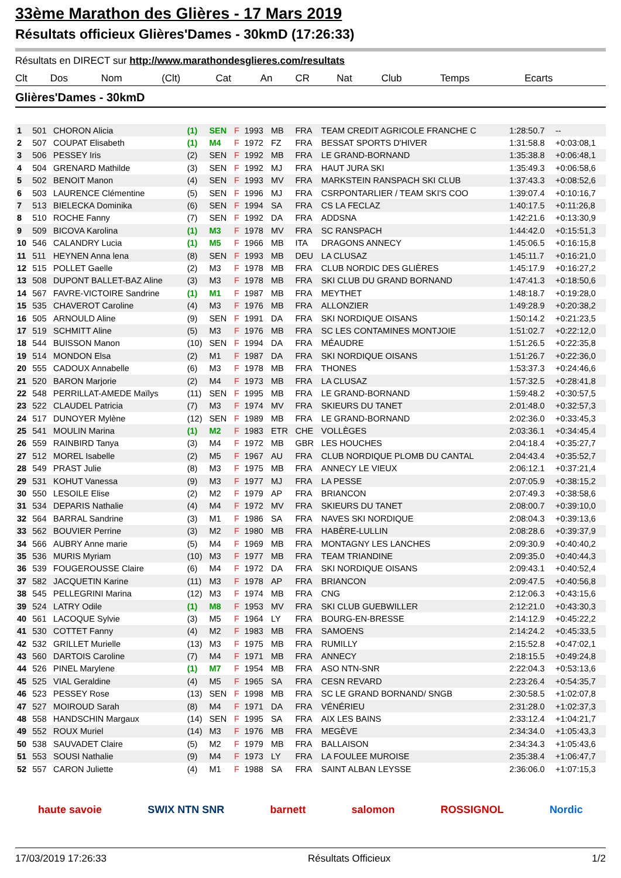33ème Marathon des Glières - 17 Mars 2019
Résultats officieux Glières'Dames - 30kmD (17:26:33)
Résultats en DIRECT sur http://www.marathondesglieres.com/resultats
| Clt | Dos | Nom | (Clt) | Cat | | An | CR | Nat | Club | Temps | Ecarts |
| --- | --- | --- | --- | --- | --- | --- | --- | --- | --- | --- | --- |
Glières'Dames - 30kmD
| 1 | 501 | CHORON Alicia | (1) | SEN | F | 1993 | MB | FRA | TEAM CREDIT AGRICOLE FRANCHE C | 1:28:50.7 | -- |
| 2 | 507 | COUPAT Elisabeth | (1) | M4 | F | 1972 | FZ | FRA | BESSAT SPORTS D'HIVER | 1:31:58.8 | +0:03:08,1 |
| 3 | 506 | PESSEY Iris | (2) | SEN | F | 1992 | MB | FRA | LE GRAND-BORNAND | 1:35:38.8 | +0:06:48,1 |
| 4 | 504 | GRENARD Mathilde | (3) | SEN | F | 1992 | MJ | FRA | HAUT JURA SKI | 1:35:49.3 | +0:06:58,6 |
| 5 | 502 | BENOIT Manon | (4) | SEN | F | 1993 | MV | FRA | MARKSTEIN RANSPACH SKI CLUB | 1:37:43.3 | +0:08:52,6 |
| 6 | 503 | LAURENCE Clémentine | (5) | SEN | F | 1996 | MJ | FRA | CSRPONTARLIER / TEAM SKI'S COO | 1:39:07.4 | +0:10:16,7 |
| 7 | 513 | BIELECKA Dominika | (6) | SEN | F | 1994 | SA | FRA | CS LA FECLAZ | 1:40:17.5 | +0:11:26,8 |
| 8 | 510 | ROCHE Fanny | (7) | SEN | F | 1992 | DA | FRA | ADDSNA | 1:42:21.6 | +0:13:30,9 |
| 9 | 509 | BICOVA Karolina | (1) | M3 | F | 1978 | MV | FRA | SC RANSPACH | 1:44:42.0 | +0:15:51,3 |
| 10 | 546 | CALANDRY Lucia | (1) | M5 | F | 1966 | MB | ITA | DRAGONS ANNECY | 1:45:06.5 | +0:16:15,8 |
| 11 | 511 | HEYNEN Anna lena | (8) | SEN | F | 1993 | MB | DEU | LA CLUSAZ | 1:45:11.7 | +0:16:21,0 |
| 12 | 515 | POLLET Gaelle | (2) | M3 | F | 1978 | MB | FRA | CLUB NORDIC DES GLIÈRES | 1:45:17.9 | +0:16:27,2 |
| 13 | 508 | DUPONT BALLET-BAZ Aline | (3) | M3 | F | 1978 | MB | FRA | SKI CLUB DU GRAND BORNAND | 1:47:41.3 | +0:18:50,6 |
| 14 | 567 | FAVRE-VICTOIRE Sandrine | (1) | M1 | F | 1987 | MB | FRA | MEYTHET | 1:48:18.7 | +0:19:28,0 |
| 15 | 535 | CHAVEROT Caroline | (4) | M3 | F | 1976 | MB | FRA | ALLONZIER | 1:49:28.9 | +0:20:38,2 |
| 16 | 505 | ARNOULD Aline | (9) | SEN | F | 1991 | DA | FRA | SKI NORDIQUE OISANS | 1:50:14.2 | +0:21:23,5 |
| 17 | 519 | SCHMITT Aline | (5) | M3 | F | 1976 | MB | FRA | SC LES CONTAMINES MONTJOIE | 1:51:02.7 | +0:22:12,0 |
| 18 | 544 | BUISSON Manon | (10) | SEN | F | 1994 | DA | FRA | MÉAUDRE | 1:51:26.5 | +0:22:35,8 |
| 19 | 514 | MONDON Elsa | (2) | M1 | F | 1987 | DA | FRA | SKI NORDIQUE OISANS | 1:51:26.7 | +0:22:36,0 |
| 20 | 555 | CADOUX Annabelle | (6) | M3 | F | 1978 | MB | FRA | THONES | 1:53:37.3 | +0:24:46,6 |
| 21 | 520 | BARON Marjorie | (2) | M4 | F | 1973 | MB | FRA | LA CLUSAZ | 1:57:32.5 | +0:28:41,8 |
| 22 | 548 | PERRILLAT-AMEDE Maïlys | (11) | SEN | F | 1995 | MB | FRA | LE GRAND-BORNAND | 1:59:48.2 | +0:30:57,5 |
| 23 | 522 | CLAUDEL Patricia | (7) | M3 | F | 1974 | MV | FRA | SKIEURS DU TANET | 2:01:48.0 | +0:32:57,3 |
| 24 | 517 | DUNOYER Mylène | (12) | SEN | F | 1989 | MB | FRA | LE GRAND-BORNAND | 2:02:36.0 | +0:33:45,3 |
| 25 | 541 | MOULIN Marina | (1) | M2 | F | 1983 | ETR | CHE | VOLLÈGES | 2:03:36.1 | +0:34:45,4 |
| 26 | 559 | RAINBIRD Tanya | (3) | M4 | F | 1972 | MB | GBR | LES HOUCHES | 2:04:18.4 | +0:35:27,7 |
| 27 | 512 | MOREL Isabelle | (2) | M5 | F | 1967 | AU | FRA | CLUB NORDIQUE PLOMB DU CANTAL | 2:04:43.4 | +0:35:52,7 |
| 28 | 549 | PRAST Julie | (8) | M3 | F | 1975 | MB | FRA | ANNECY LE VIEUX | 2:06:12.1 | +0:37:21,4 |
| 29 | 531 | KOHUT Vanessa | (9) | M3 | F | 1977 | MJ | FRA | LA PESSE | 2:07:05.9 | +0:38:15,2 |
| 30 | 550 | LESOILE Elise | (2) | M2 | F | 1979 | AP | FRA | BRIANCON | 2:07:49.3 | +0:38:58,6 |
| 31 | 534 | DEPARIS Nathalie | (4) | M4 | F | 1972 | MV | FRA | SKIEURS DU TANET | 2:08:00.7 | +0:39:10,0 |
| 32 | 564 | BARRAL Sandrine | (3) | M1 | F | 1986 | SA | FRA | NAVES SKI NORDIQUE | 2:08:04.3 | +0:39:13,6 |
| 33 | 562 | BOUVIER Perrine | (3) | M2 | F | 1980 | MB | FRA | HABÈRE-LULLIN | 2:08:28.6 | +0:39:37,9 |
| 34 | 566 | AUBRY Anne marie | (5) | M4 | F | 1969 | MB | FRA | MONTAGNY LES LANCHES | 2:09:30.9 | +0:40:40,2 |
| 35 | 536 | MURIS Myriam | (10) | M3 | F | 1977 | MB | FRA | TEAM TRIANDINE | 2:09:35.0 | +0:40:44,3 |
| 36 | 539 | FOUGEROUSSE Claire | (6) | M4 | F | 1972 | DA | FRA | SKI NORDIQUE OISANS | 2:09:43.1 | +0:40:52,4 |
| 37 | 582 | JACQUETIN Karine | (11) | M3 | F | 1978 | AP | FRA | BRIANCON | 2:09:47.5 | +0:40:56,8 |
| 38 | 545 | PELLEGRINI Marina | (12) | M3 | F | 1974 | MB | FRA | CNG | 2:12:06.3 | +0:43:15,6 |
| 39 | 524 | LATRY Odile | (1) | M8 | F | 1953 | MV | FRA | SKI CLUB GUEBWILLER | 2:12:21.0 | +0:43:30,3 |
| 40 | 561 | LACOQUE Sylvie | (3) | M5 | F | 1964 | LY | FRA | BOURG-EN-BRESSE | 2:14:12.9 | +0:45:22,2 |
| 41 | 530 | COTTET Fanny | (4) | M2 | F | 1983 | MB | FRA | SAMOENS | 2:14:24.2 | +0:45:33,5 |
| 42 | 532 | GRILLET Murielle | (13) | M3 | F | 1975 | MB | FRA | RUMILLY | 2:15:52.8 | +0:47:02,1 |
| 43 | 560 | DARTOIS Caroline | (7) | M4 | F | 1971 | MB | FRA | ANNECY | 2:18:15.5 | +0:49:24,8 |
| 44 | 526 | PINEL Marylene | (1) | M7 | F | 1954 | MB | FRA | ASO NTN-SNR | 2:22:04.3 | +0:53:13,6 |
| 45 | 525 | VIAL Geraldine | (4) | M5 | F | 1965 | SA | FRA | CESN REVARD | 2:23:26.4 | +0:54:35,7 |
| 46 | 523 | PESSEY Rose | (13) | SEN | F | 1998 | MB | FRA | SC LE GRAND BORNAND/ SNGB | 2:30:58.5 | +1:02:07,8 |
| 47 | 527 | MOIROUD Sarah | (8) | M4 | F | 1971 | DA | FRA | VÉNÉRIEU | 2:31:28.0 | +1:02:37,3 |
| 48 | 558 | HANDSCHIN Margaux | (14) | SEN | F | 1995 | SA | FRA | AIX LES BAINS | 2:33:12.4 | +1:04:21,7 |
| 49 | 552 | ROUX Muriel | (14) | M3 | F | 1976 | MB | FRA | MEGÈVE | 2:34:34.0 | +1:05:43,3 |
| 50 | 538 | SAUVADET Claire | (5) | M2 | F | 1979 | MB | FRA | BALLAISON | 2:34:34.3 | +1:05:43,6 |
| 51 | 553 | SOUSI Nathalie | (9) | M4 | F | 1973 | LY | FRA | LA FOULEE MUROISE | 2:35:38.4 | +1:06:47,7 |
| 52 | 557 | CARON Juliette | (4) | M1 | F | 1988 | SA | FRA | SAINT ALBAN LEYSSE | 2:36:06.0 | +1:07:15,3 |
haute savoie SWIX NTN SNR barnett salomon ROSSIGNOL Nordic
17/03/2019 17:26:33 Résultats Officieux 1/2